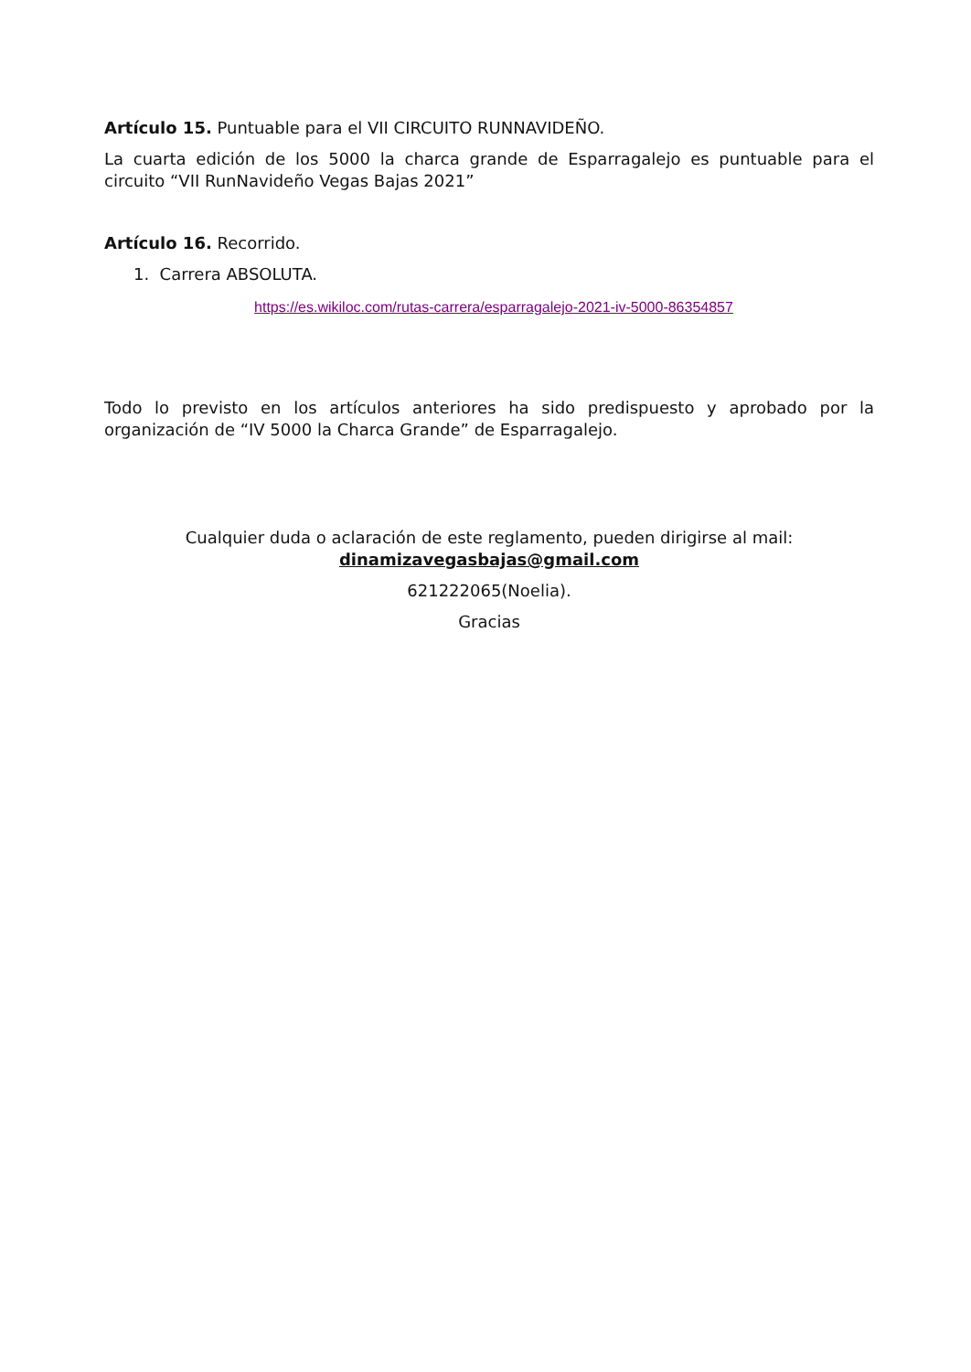Artículo 15. Puntuable para el VII CIRCUITO RUNNAVIDEÑO.
La cuarta edición de los 5000 la charca grande de Esparragalejo es puntuable para el circuito “VII RunNavideño Vegas Bajas 2021”
Artículo 16. Recorrido.
1. Carrera ABSOLUTA.
https://es.wikiloc.com/rutas-carrera/esparragalejo-2021-iv-5000-86354857
Todo lo previsto en los artículos anteriores ha sido predispuesto y aprobado por la organización de “IV 5000 la Charca Grande” de Esparragalejo.
Cualquier duda o aclaración de este reglamento, pueden dirigirse al mail: dinamizavegasbajas@gmail.com
621222065(Noelia).
Gracias